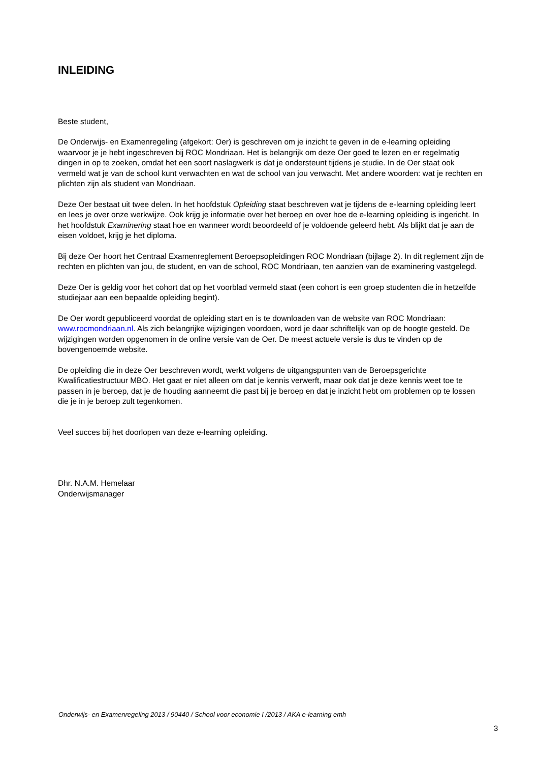INLEIDING
Beste student,
De Onderwijs- en Examenregeling (afgekort: Oer) is geschreven om je inzicht te geven in de e-learning opleiding waarvoor je je hebt ingeschreven bij ROC Mondriaan. Het is belangrijk om deze Oer goed te lezen en er regelmatig dingen in op te zoeken, omdat het een soort naslagwerk is dat je ondersteunt tijdens je studie. In de Oer staat ook vermeld wat je van de school kunt verwachten en wat de school van jou verwacht. Met andere woorden: wat je rechten en plichten zijn als student van Mondriaan.
Deze Oer bestaat uit twee delen. In het hoofdstuk Opleiding staat beschreven wat je tijdens de e-learning opleiding leert en lees je over onze werkwijze. Ook krijg je informatie over het beroep en over hoe de e-learning opleiding is ingericht. In het hoofdstuk Examinering staat hoe en wanneer wordt beoordeeld of je voldoende geleerd hebt. Als blijkt dat je aan de eisen voldoet, krijg je het diploma.
Bij deze Oer hoort het Centraal Examenreglement Beroepsopleidingen ROC Mondriaan (bijlage 2). In dit reglement zijn de rechten en plichten van jou, de student, en van de school, ROC Mondriaan, ten aanzien van de examinering vastgelegd.
Deze Oer is geldig voor het cohort dat op het voorblad vermeld staat (een cohort is een groep studenten die in hetzelfde studiejaar aan een bepaalde opleiding begint).
De Oer wordt gepubliceerd voordat de opleiding start en is te downloaden van de website van ROC Mondriaan: www.rocmondriaan.nl. Als zich belangrijke wijzigingen voordoen, word je daar schriftelijk van op de hoogte gesteld. De wijzigingen worden opgenomen in de online versie van de Oer. De meest actuele versie is dus te vinden op de bovengenoemde website.
De opleiding die in deze Oer beschreven wordt, werkt volgens de uitgangspunten van de Beroepsgerichte Kwalificatiestructuur MBO. Het gaat er niet alleen om dat je kennis verwerft, maar ook dat je deze kennis weet toe te passen in je beroep, dat je de houding aanneemt die past bij je beroep en dat je inzicht hebt om problemen op te lossen die je in je beroep zult tegenkomen.
Veel succes bij het doorlopen van deze e-learning opleiding.
Dhr. N.A.M. Hemelaar
Onderwijsmanager
Onderwijs- en Examenregeling 2013 / 90440 / School voor economie I /2013 / AKA e-learning emh
3